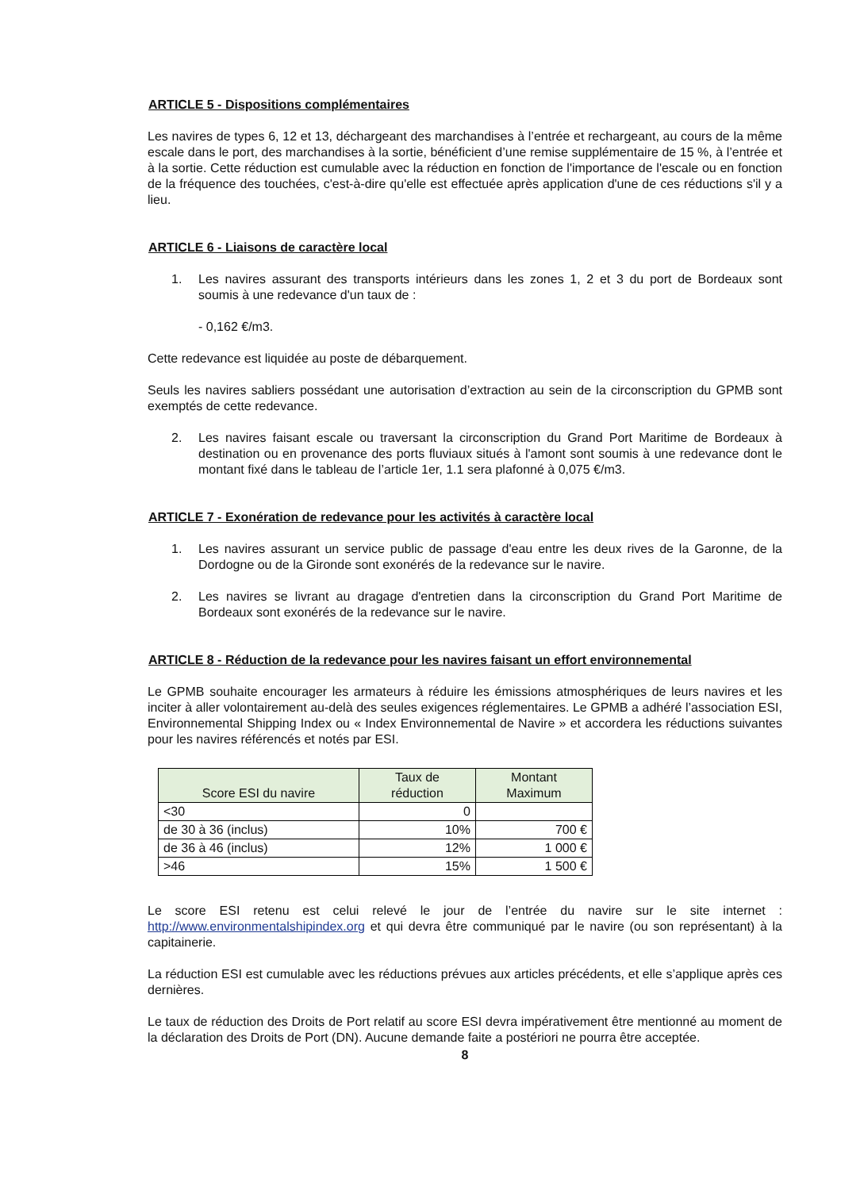ARTICLE 5 - Dispositions complémentaires
Les navires de types 6, 12 et 13, déchargeant des marchandises à l’entrée et rechargeant, au cours de la même escale dans le port, des marchandises à la sortie, bénéficient d’une remise supplémentaire de 15 %, à l’entrée et à la sortie. Cette réduction est cumulable avec la réduction en fonction de l'importance de l'escale ou en fonction de la fréquence des touchées, c'est-à-dire qu'elle est effectuée après application d'une de ces réductions s'il y a lieu.
ARTICLE 6 - Liaisons de caractère local
1. Les navires assurant des transports intérieurs dans les zones 1, 2 et 3 du port de Bordeaux sont soumis à une redevance d'un taux de :
- 0,162 €/m3.
Cette redevance est liquidée au poste de débarquement.
Seuls les navires sabliers possédant une autorisation d’extraction au sein de la circonscription du GPMB sont exemptés de cette redevance.
2. Les navires faisant escale ou traversant la circonscription du Grand Port Maritime de Bordeaux à destination ou en provenance des ports fluviaux situés à l'amont sont soumis à une redevance dont le montant fixé dans le tableau de l’article 1er, 1.1 sera plafonné à 0,075 €/m3.
ARTICLE 7 - Exonération de redevance pour les activités à caractère local
1. Les navires assurant un service public de passage d'eau entre les deux rives de la Garonne, de la Dordogne ou de la Gironde sont exonérés de la redevance sur le navire.
2. Les navires se livrant au dragage d'entretien dans la circonscription du Grand Port Maritime de Bordeaux sont exonérés de la redevance sur le navire.
ARTICLE 8 - Réduction de la redevance pour les navires faisant un effort environnemental
Le GPMB souhaite encourager les armateurs à réduire les émissions atmosphériques de leurs navires et les inciter à aller volontairement au-delà des seules exigences réglementaires. Le GPMB a adhéré l’association ESI, Environnemental Shipping Index ou « Index Environnemental de Navire » et accordera les réductions suivantes pour les navires référencés et notés par ESI.
| Score ESI du navire | Taux de réduction | Montant Maximum |
| --- | --- | --- |
| <30 | 0 | |
| de 30 à 36 (inclus) | 10% | 700 € |
| de 36 à 46 (inclus) | 12% | 1 000 € |
| >46 | 15% | 1 500 € |
Le score ESI retenu est celui relevé le jour de l’entrée du navire sur le site internet : http://www.environmentalshipindex.org et qui devra être communiqué par le navire (ou son représentant) à la capitainerie.
La réduction ESI est cumulable avec les réductions prévues aux articles précédents, et elle s’applique après ces dernières.
Le taux de réduction des Droits de Port relatif au score ESI devra impérativement être mentionné au moment de la déclaration des Droits de Port (DN). Aucune demande faite a postériori ne pourra être acceptée.
8